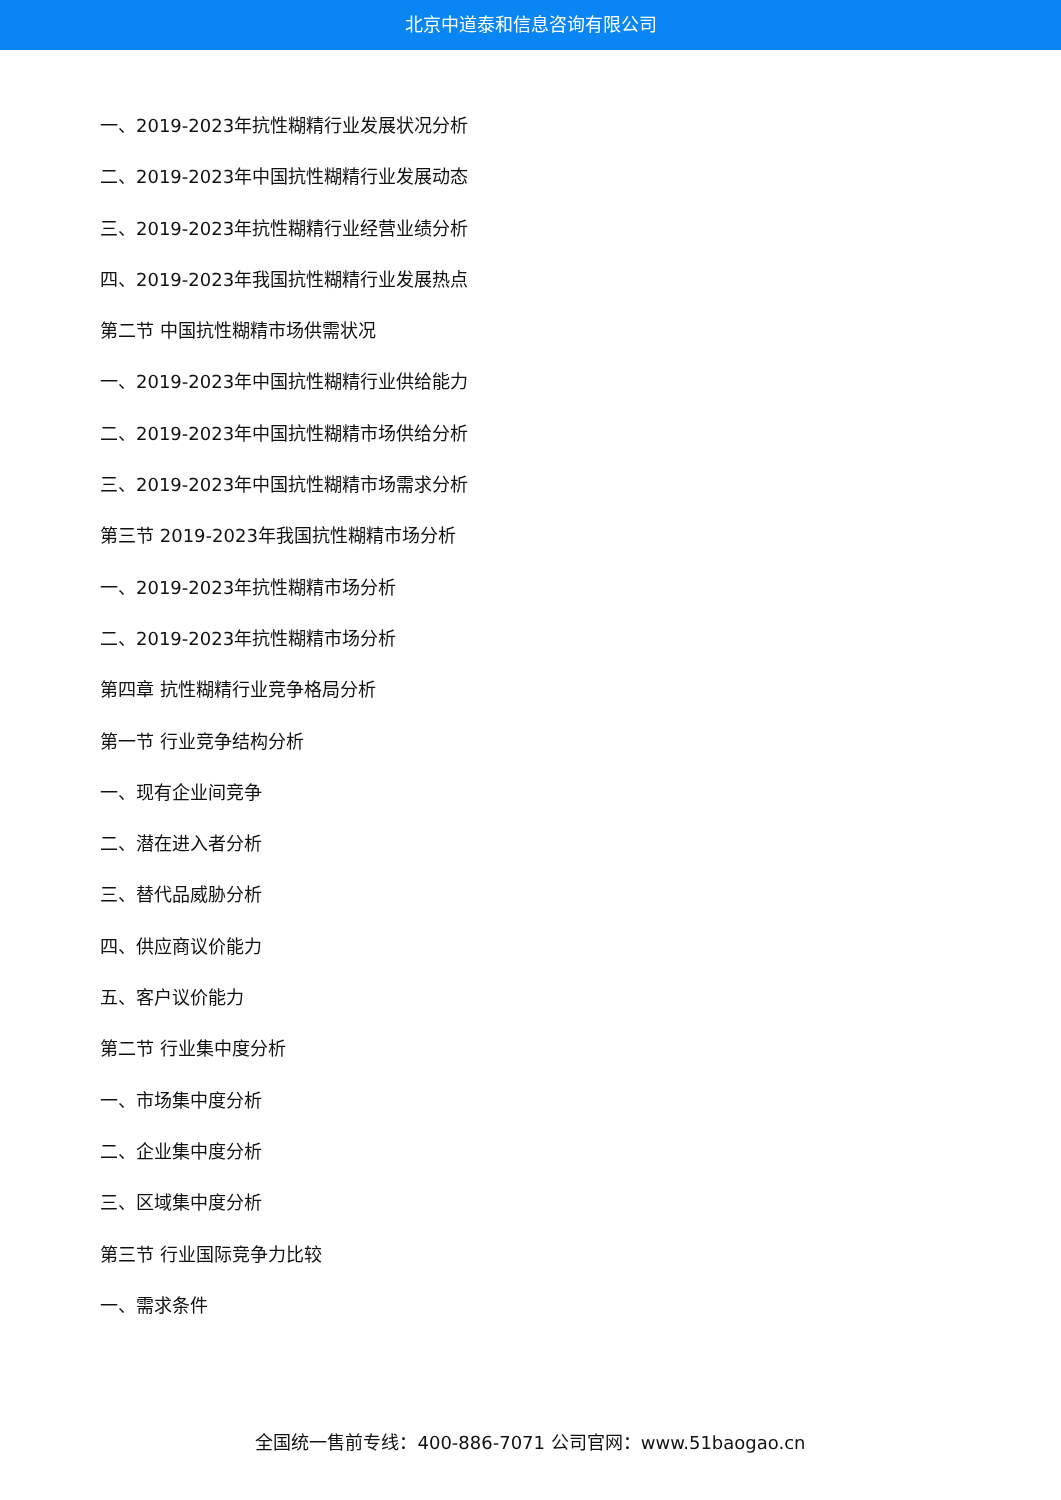北京中道泰和信息咨询有限公司
一、2019-2023年抗性糊精行业发展状况分析
二、2019-2023年中国抗性糊精行业发展动态
三、2019-2023年抗性糊精行业经营业绩分析
四、2019-2023年我国抗性糊精行业发展热点
第二节 中国抗性糊精市场供需状况
一、2019-2023年中国抗性糊精行业供给能力
二、2019-2023年中国抗性糊精市场供给分析
三、2019-2023年中国抗性糊精市场需求分析
第三节 2019-2023年我国抗性糊精市场分析
一、2019-2023年抗性糊精市场分析
二、2019-2023年抗性糊精市场分析
第四章 抗性糊精行业竞争格局分析
第一节 行业竞争结构分析
一、现有企业间竞争
二、潜在进入者分析
三、替代品威胁分析
四、供应商议价能力
五、客户议价能力
第二节 行业集中度分析
一、市场集中度分析
二、企业集中度分析
三、区域集中度分析
第三节 行业国际竞争力比较
一、需求条件
全国统一售前专线：400-886-7071 公司官网：www.51baogao.cn